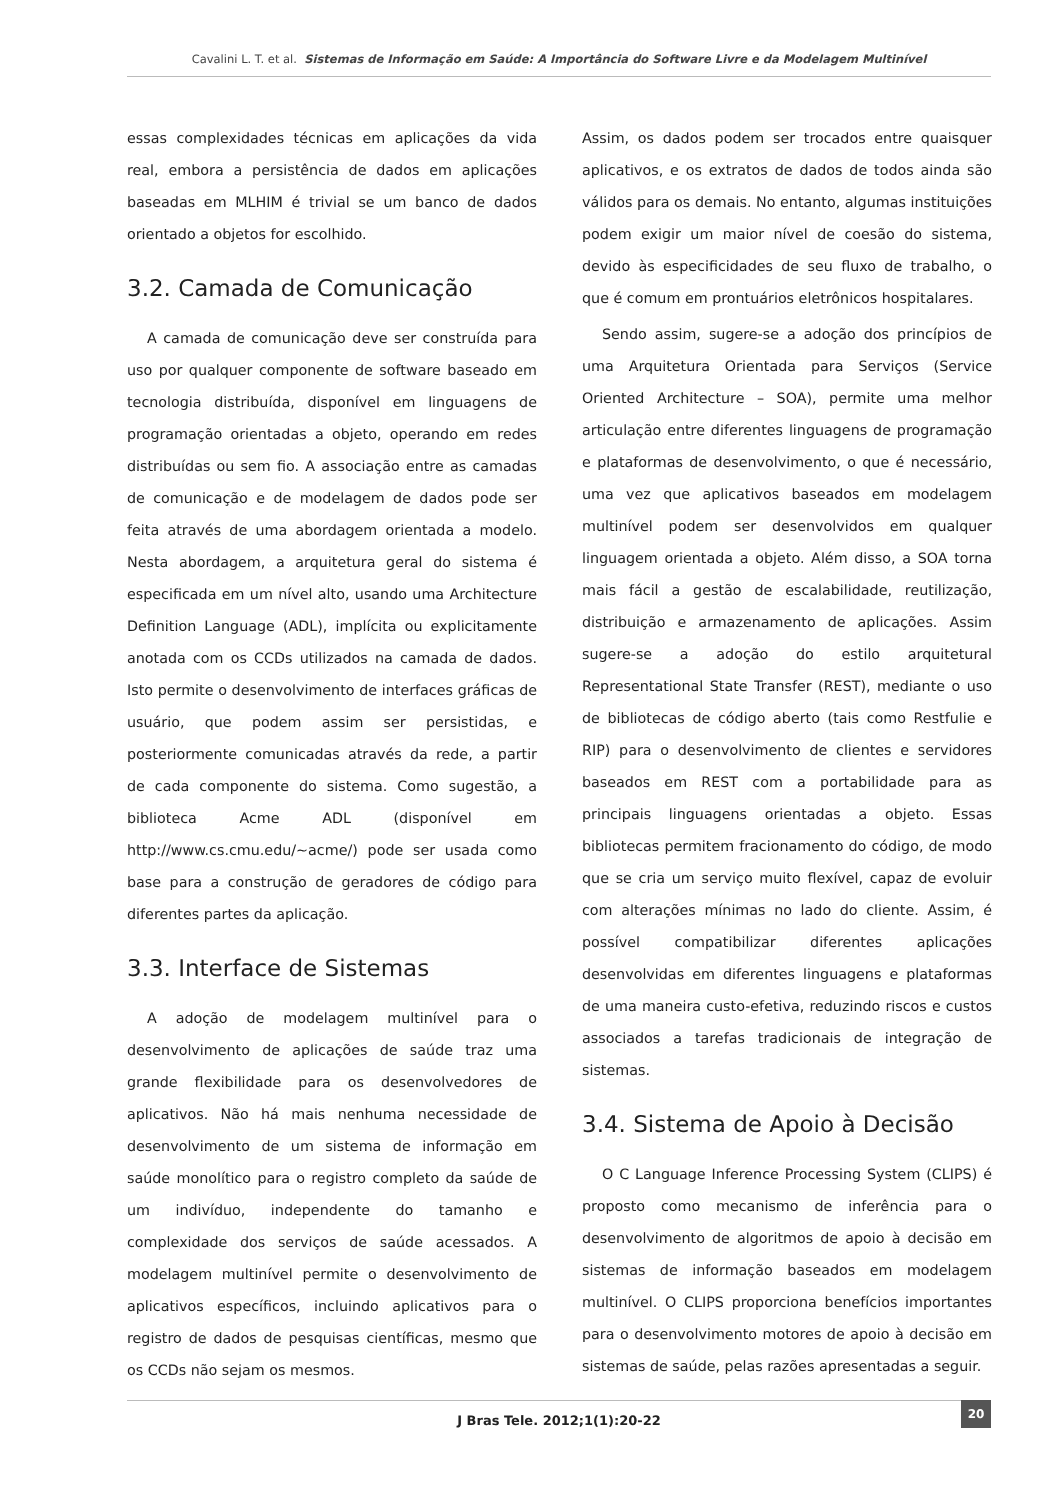Cavalini L. T. et al. Sistemas de Informação em Saúde: A Importância do Software Livre e da Modelagem Multinível
essas complexidades técnicas em aplicações da vida real, embora a persistência de dados em aplicações baseadas em MLHIM é trivial se um banco de dados orientado a objetos for escolhido.
3.2. Camada de Comunicação
A camada de comunicação deve ser construída para uso por qualquer componente de software baseado em tecnologia distribuída, disponível em linguagens de programação orientadas a objeto, operando em redes distribuídas ou sem fio. A associação entre as camadas de comunicação e de modelagem de dados pode ser feita através de uma abordagem orientada a modelo. Nesta abordagem, a arquitetura geral do sistema é especificada em um nível alto, usando uma Architecture Definition Language (ADL), implícita ou explicitamente anotada com os CCDs utilizados na camada de dados. Isto permite o desenvolvimento de interfaces gráficas de usuário, que podem assim ser persistidas, e posteriormente comunicadas através da rede, a partir de cada componente do sistema. Como sugestão, a biblioteca Acme ADL (disponível em http://www.cs.cmu.edu/~acme/) pode ser usada como base para a construção de geradores de código para diferentes partes da aplicação.
3.3. Interface de Sistemas
A adoção de modelagem multinível para o desenvolvimento de aplicações de saúde traz uma grande flexibilidade para os desenvolvedores de aplicativos. Não há mais nenhuma necessidade de desenvolvimento de um sistema de informação em saúde monolítico para o registro completo da saúde de um indivíduo, independente do tamanho e complexidade dos serviços de saúde acessados. A modelagem multinível permite o desenvolvimento de aplicativos específicos, incluindo aplicativos para o registro de dados de pesquisas científicas, mesmo que os CCDs não sejam os mesmos.
Assim, os dados podem ser trocados entre quaisquer aplicativos, e os extratos de dados de todos ainda são válidos para os demais. No entanto, algumas instituições podem exigir um maior nível de coesão do sistema, devido às especificidades de seu fluxo de trabalho, o que é comum em prontuários eletrônicos hospitalares.
Sendo assim, sugere-se a adoção dos princípios de uma Arquitetura Orientada para Serviços (Service Oriented Architecture – SOA), permite uma melhor articulação entre diferentes linguagens de programação e plataformas de desenvolvimento, o que é necessário, uma vez que aplicativos baseados em modelagem multinível podem ser desenvolvidos em qualquer linguagem orientada a objeto. Além disso, a SOA torna mais fácil a gestão de escalabilidade, reutilização, distribuição e armazenamento de aplicações. Assim sugere-se a adoção do estilo arquitetural Representational State Transfer (REST), mediante o uso de bibliotecas de código aberto (tais como Restfulie e RIP) para o desenvolvimento de clientes e servidores baseados em REST com a portabilidade para as principais linguagens orientadas a objeto. Essas bibliotecas permitem fracionamento do código, de modo que se cria um serviço muito flexível, capaz de evoluir com alterações mínimas no lado do cliente. Assim, é possível compatibilizar diferentes aplicações desenvolvidas em diferentes linguagens e plataformas de uma maneira custo-efetiva, reduzindo riscos e custos associados a tarefas tradicionais de integração de sistemas.
3.4. Sistema de Apoio à Decisão
O C Language Inference Processing System (CLIPS) é proposto como mecanismo de inferência para o desenvolvimento de algoritmos de apoio à decisão em sistemas de informação baseados em modelagem multinível. O CLIPS proporciona benefícios importantes para o desenvolvimento motores de apoio à decisão em sistemas de saúde, pelas razões apresentadas a seguir.
J Bras Tele. 2012;1(1):20-22 20